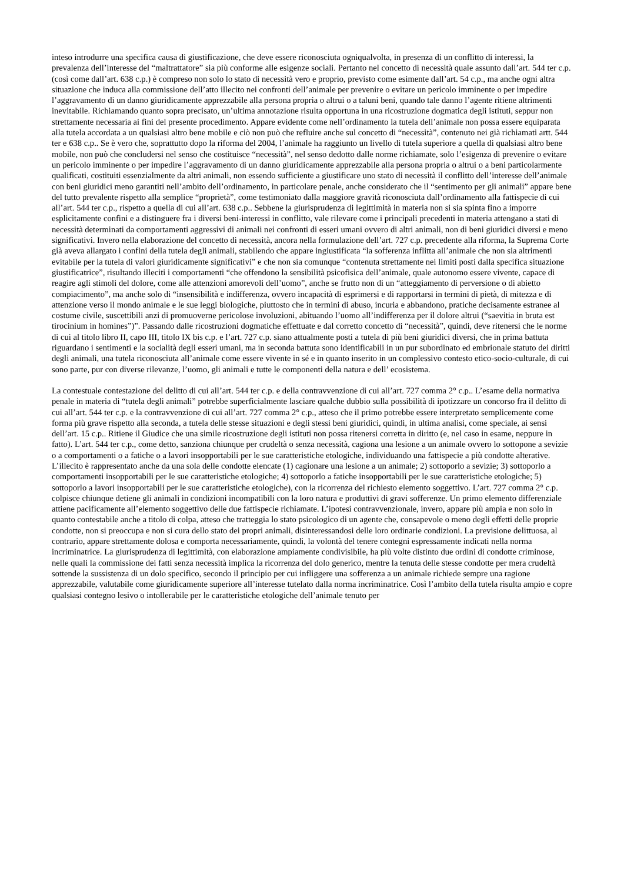inteso introdurre una specifica causa di giustificazione, che deve essere riconosciuta ogniqualvolta, in presenza di un conflitto di interessi, la prevalenza dell’interesse del “maltrattatore” sia più conforme alle esigenze sociali. Pertanto nel concetto di necessità quale assunto dall’art. 544 ter c.p. (così come dall’art. 638 c.p.) è compreso non solo lo stato di necessità vero e proprio, previsto come esimente dall’art. 54 c.p., ma anche ogni altra situazione che induca alla commissione dell’atto illecito nei confronti dell’animale per prevenire o evitare un pericolo imminente o per impedire l’aggravamento di un danno giuridicamente apprezzabile alla persona propria o altrui o a taluni beni, quando tale danno l’agente ritiene altrimenti inevitabile. Richiamando quanto sopra precisato, un’ultima annotazione risulta opportuna in una ricostruzione dogmatica degli istituti, seppur non strettamente necessaria ai fini del presente procedimento. Appare evidente come nell’ordinamento la tutela dell’animale non possa essere equiparata alla tutela accordata a un qualsiasi altro bene mobile e ciò non può che refluire anche sul concetto di “necessità”, contenuto nei già richiamati artt. 544 ter e 638 c.p.. Se è vero che, soprattutto dopo la riforma del 2004, l’animale ha raggiunto un livello di tutela superiore a quella di qualsiasi altro bene mobile, non può che concludersi nel senso che costituisce “necessità”, nel senso dedotto dalle norme richiamate, solo l’esigenza di prevenire o evitare un pericolo imminente o per impedire l’aggravamento di un danno giuridicamente apprezzabile alla persona propria o altrui o a beni particolarmente qualificati, costituiti essenzialmente da altri animali, non essendo sufficiente a giustificare uno stato di necessità il conflitto dell’interesse dell’animale con beni giuridici meno garantiti nell’ambito dell’ordinamento, in particolare penale, anche considerato che il “sentimento per gli animali” appare bene del tutto prevalente rispetto alla semplice “proprietà”, come testimoniato dalla maggiore gravità riconosciuta dall’ordinamento alla fattispecie di cui all’art. 544 ter c.p., rispetto a quella di cui all’art. 638 c.p.. Sebbene la giurisprudenza di legittimità in materia non si sia spinta fino a imporre esplicitamente confini e a distinguere fra i diversi beni-interessi in conflitto, vale rilevare come i principali precedenti in materia attengano a stati di necessità determinati da comportamenti aggressivi di animali nei confronti di esseri umani ovvero di altri animali, non di beni giuridici diversi e meno significativi. Invero nella elaborazione del concetto di necessità, ancora nella formulazione dell’art. 727 c.p. precedente alla riforma, la Suprema Corte già aveva allargato i confini della tutela degli animali, stabilendo che appare ingiustificata “la sofferenza inflitta all’animale che non sia altrimenti evitabile per la tutela di valori giuridicamente significativi” e che non sia comunque “contenuta strettamente nei limiti posti dalla specifica situazione giustificatrice”, risultando illeciti i comportamenti “che offendono la sensibilità psicofisica dell’animale, quale autonomo essere vivente, capace di reagire agli stimoli del dolore, come alle attenzioni amorevoli dell’uomo”, anche se frutto non di un “atteggiamento di perversione o di abietto compiacimento”, ma anche solo di “insensibilità e indifferenza, ovvero incapacità di esprimersi e di rapportarsi in termini di pietà, di mitezza e di attenzione verso il mondo animale e le sue leggi biologiche, piuttosto che in termini di abuso, incuria e abbandono, pratiche decisamente estranee al costume civile, suscettibili anzi di promuoverne pericolose involuzioni, abituando l’uomo all’indifferenza per il dolore altrui (“saevitia in bruta est tirocinium in homines”)”. Passando dalle ricostruzioni dogmatiche effettuate e dal corretto concetto di “necessità”, quindi, deve ritenersi che le norme di cui al titolo libro II, capo III, titolo IX bis c.p. e l’art. 727 c.p. siano attualmente posti a tutela di più beni giuridici diversi, che in prima battuta riguardano i sentimenti e la socialità degli esseri umani, ma in seconda battuta sono identificabili in un pur subordinato ed embrionale statuto dei diritti degli animali, una tutela riconosciuta all’animale come essere vivente in sé e in quanto inserito in un complessivo contesto etico-socio-culturale, di cui sono parte, pur con diverse rilevanze, l’uomo, gli animali e tutte le componenti della natura e dell’ ecosistema.
La contestuale contestazione del delitto di cui all’art. 544 ter c.p. e della contravvenzione di cui all’art. 727 comma 2° c.p.. L’esame della normativa penale in materia di “tutela degli animali” potrebbe superficialmente lasciare qualche dubbio sulla possibilità di ipotizzare un concorso fra il delitto di cui all’art. 544 ter c.p. e la contravvenzione di cui all’art. 727 comma 2° c.p., atteso che il primo potrebbe essere interpretato semplicemente come forma più grave rispetto alla seconda, a tutela delle stesse situazioni e degli stessi beni giuridici, quindi, in ultima analisi, come speciale, ai sensi dell’art. 15 c.p.. Ritiene il Giudice che una simile ricostruzione degli istituti non possa ritenersi corretta in diritto (e, nel caso in esame, neppure in fatto). L’art. 544 ter c.p., come detto, sanziona chiunque per crudeltà o senza necessità, cagiona una lesione a un animale ovvero lo sottopone a sevizie o a comportamenti o a fatiche o a lavori insopportabili per le sue caratteristiche etologiche, individuando una fattispecie a più condotte alterative. L’illecito è rappresentato anche da una sola delle condotte elencate (1) cagionare una lesione a un animale; 2) sottoporlo a sevizie; 3) sottoporlo a comportamenti insopportabili per le sue caratteristiche etologiche; 4) sottoporlo a fatiche insopportabili per le sue caratteristiche etologiche; 5) sottoporlo a lavori insopportabili per le sue caratteristiche etologiche), con la ricorrenza del richiesto elemento soggettivo. L’art. 727 comma 2° c.p. colpisce chiunque detiene gli animali in condizioni incompatibili con la loro natura e produttivi di gravi sofferenze. Un primo elemento differenziale attiene pacificamente all’elemento soggettivo delle due fattispecie richiamate. L’ipotesi contravvenzionale, invero, appare più ampia e non solo in quanto contestabile anche a titolo di colpa, atteso che tratteggia lo stato psicologico di un agente che, consapevole o meno degli effetti delle proprie condotte, non si preoccupa e non si cura dello stato dei propri animali, disinteressandosi delle loro ordinarie condizioni. La previsione delittuosa, al contrario, appare strettamente dolosa e comporta necessariamente, quindi, la volontà del tenere contegni espressamente indicati nella norma incriminatrice. La giurisprudenza di legittimità, con elaborazione ampiamente condivisibile, ha più volte distinto due ordini di condotte criminose, nelle quali la commissione dei fatti senza necessità implica la ricorrenza del dolo generico, mentre la tenuta delle stesse condotte per mera crudeltà sottende la sussistenza di un dolo specifico, secondo il principio per cui infliggere una sofferenza a un animale richiede sempre una ragione apprezzabile, valutabile come giuridicamente superiore all’interesse tutelato dalla norma incriminatrice. Così l’ambito della tutela risulta ampio e copre qualsiasi contegno lesivo o intollerabile per le caratteristiche etologiche dell’animale tenuto per